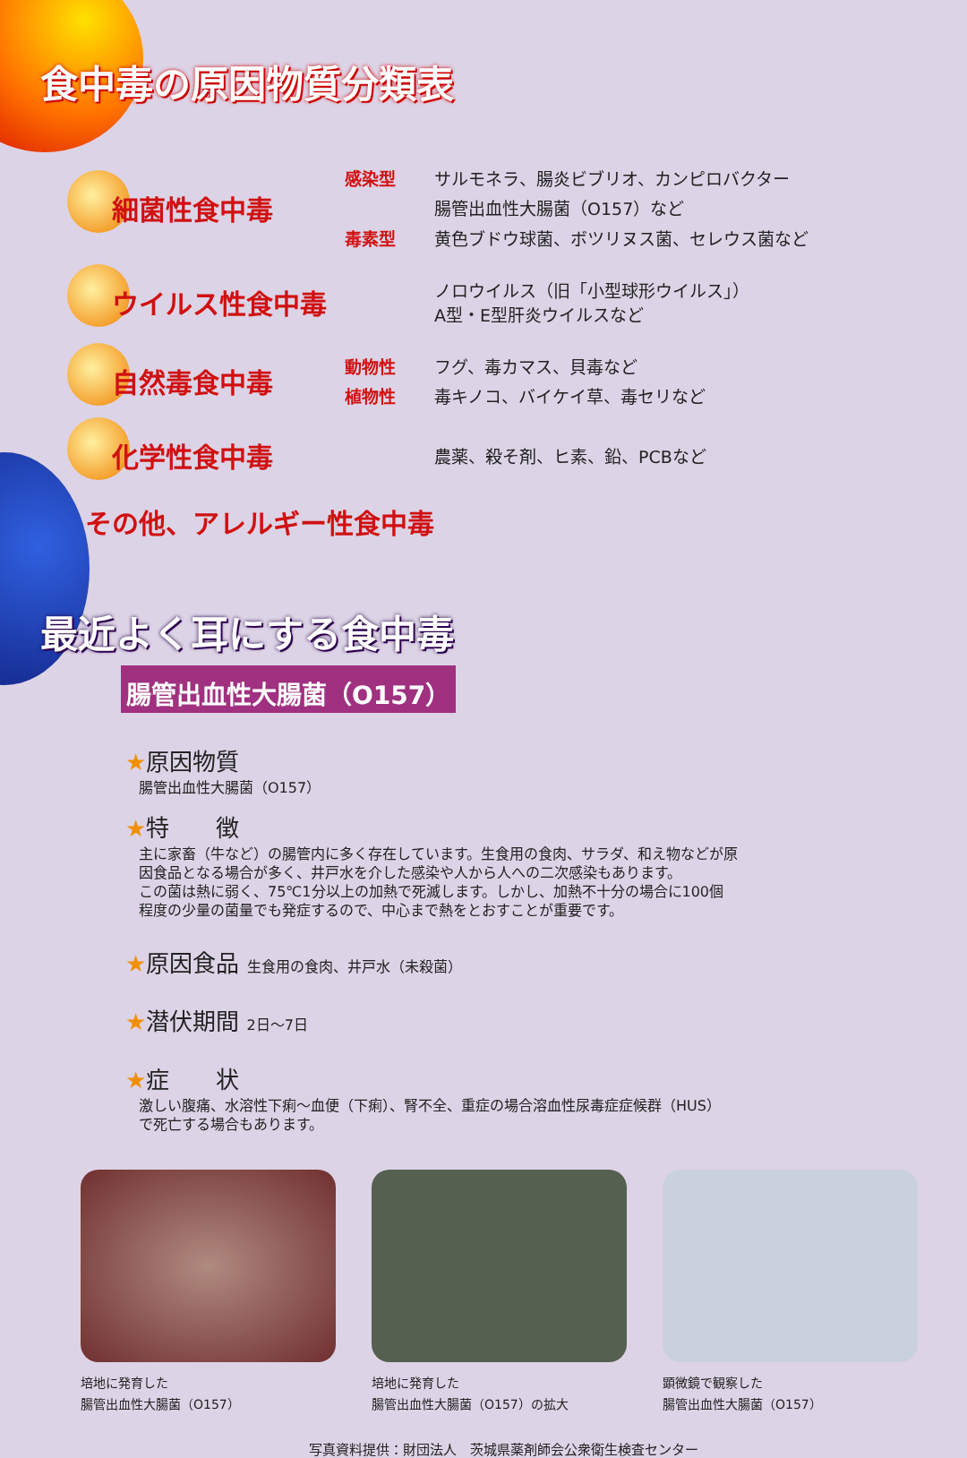食中毒の原因物質分類表
細菌性食中毒
感染型 サルモネラ、腸炎ビブリオ、カンピロバクター
腸管出血性大腸菌（O157）など
毒素型 黄色ブドウ球菌、ボツリヌス菌、セレウス菌など
ウイルス性食中毒
ノロウイルス（旧「小型球形ウイルス」）
A型・E型肝炎ウイルスなど
自然毒食中毒
動物性 フグ、毒カマス、貝毒など
植物性 毒キノコ、バイケイ草、毒セリなど
化学性食中毒
農薬、殺そ剤、ヒ素、鉛、PCBなど
その他、アレルギー性食中毒
最近よく耳にする食中毒
腸管出血性大腸菌（O157）
★原因物質
腸管出血性大腸菌（O157）
★特　　徴
主に家畜（牛など）の腸管内に多く存在しています。生食用の食肉、サラダ、和え物などが原
因食品となる場合が多く、井戸水を介した感染や人から人への二次感染もあります。
この菌は熱に弱く、75℃1分以上の加熱で死滅します。しかし、加熱不十分の場合に100個
程度の少量の菌量でも発症するので、中心まで熱をとおすことが重要です。
★原因食品 生食用の食肉、井戸水（未殺菌）
★潜伏期間 2日～7日
★症　　状
激しい腹痛、水溶性下痢～血便（下痢）、腎不全、重症の場合溶血性尿毒症症候群（HUS）
で死亡する場合もあります。
培地に発育した
腸管出血性大腸菌（O157）
培地に発育した
腸管出血性大腸菌（O157）の拡大
顕微鏡で観察した
腸管出血性大腸菌（O157）
写真資料提供：財団法人　茨城県薬剤師会公衆衛生検査センター